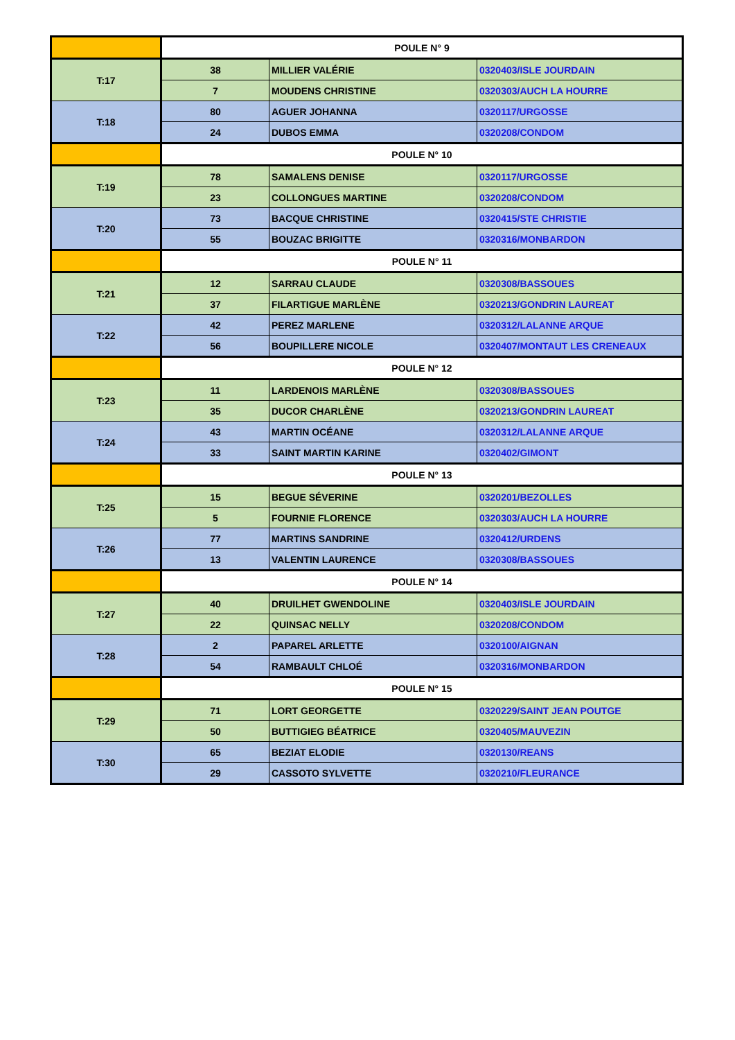| | POULE N° 9 | | |
| T:17 | 38 | MILLIER VALÉRIE | 0320403/ISLE JOURDAIN |
| | 7 | MOUDENS CHRISTINE | 0320303/AUCH LA HOURRE |
| T:18 | 80 | AGUER JOHANNA | 0320117/URGOSSE |
| | 24 | DUBOS EMMA | 0320208/CONDOM |
| | POULE N° 10 | | |
| T:19 | 78 | SAMALENS DENISE | 0320117/URGOSSE |
| | 23 | COLLONGUES MARTINE | 0320208/CONDOM |
| T:20 | 73 | BACQUE CHRISTINE | 0320415/STE CHRISTIE |
| | 55 | BOUZAC BRIGITTE | 0320316/MONBARDON |
| | POULE N° 11 | | |
| T:21 | 12 | SARRAU CLAUDE | 0320308/BASSOUES |
| | 37 | FILARTIGUE MARLÈNE | 0320213/GONDRIN LAUREAT |
| T:22 | 42 | PEREZ MARLENE | 0320312/LALANNE ARQUE |
| | 56 | BOUPILLERE NICOLE | 0320407/MONTAUT LES CRENEAUX |
| | POULE N° 12 | | |
| T:23 | 11 | LARDENOIS MARLÈNE | 0320308/BASSOUES |
| | 35 | DUCOR CHARLÈNE | 0320213/GONDRIN LAUREAT |
| T:24 | 43 | MARTIN OCÉANE | 0320312/LALANNE ARQUE |
| | 33 | SAINT MARTIN KARINE | 0320402/GIMONT |
| | POULE N° 13 | | |
| T:25 | 15 | BEGUE SÉVERINE | 0320201/BEZOLLES |
| | 5 | FOURNIE FLORENCE | 0320303/AUCH LA HOURRE |
| T:26 | 77 | MARTINS SANDRINE | 0320412/URDENS |
| | 13 | VALENTIN LAURENCE | 0320308/BASSOUES |
| | POULE N° 14 | | |
| T:27 | 40 | DRUILHET GWENDOLINE | 0320403/ISLE JOURDAIN |
| | 22 | QUINSAC NELLY | 0320208/CONDOM |
| T:28 | 2 | PAPAREL ARLETTE | 0320100/AIGNAN |
| | 54 | RAMBAULT CHLOÉ | 0320316/MONBARDON |
| | POULE N° 15 | | |
| T:29 | 71 | LORT GEORGETTE | 0320229/SAINT JEAN POUTGE |
| | 50 | BUTTIGIEG BÉATRICE | 0320405/MAUVEZIN |
| T:30 | 65 | BEZIAT ELODIE | 0320130/REANS |
| | 29 | CASSOTO SYLVETTE | 0320210/FLEURANCE |